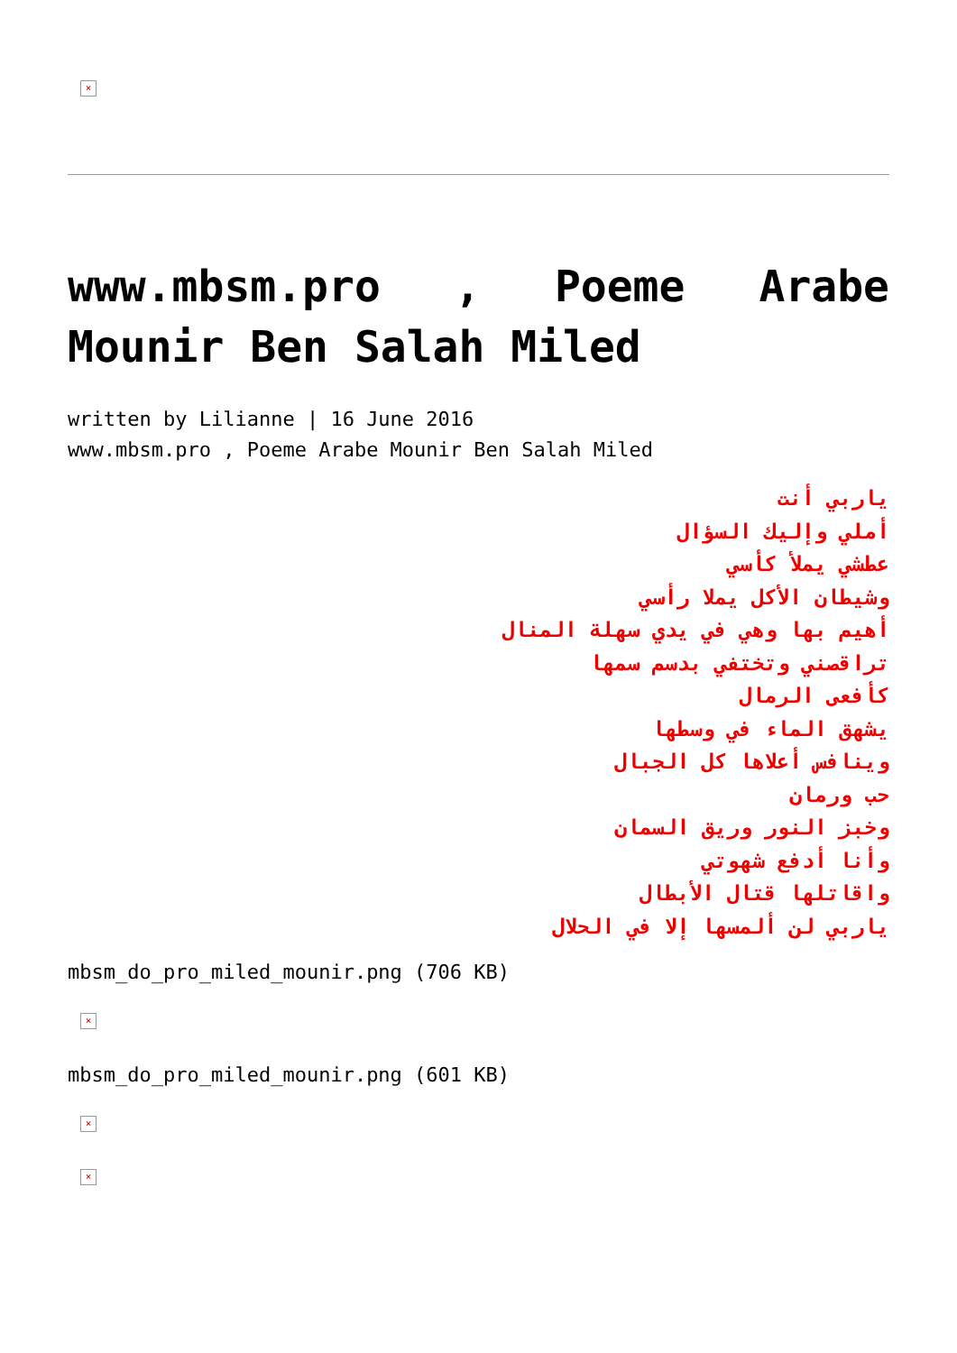×
www.mbsm.pro , Poeme Arabe Mounir Ben Salah Miled
written by Lilianne | 16 June 2016
www.mbsm.pro , Poeme Arabe Mounir Ben Salah Miled
ياربي أنت
أملي وإليك السؤال
عطشي يملأ كأسي
وشيطان الأكل يملا رأسي
أهيم بها وهي في يدي سهلة المنال
تراقصني وتختفي بدسم سمها
كأفعى الرمال
يشهق الماء في وسطها
وينافس أعلاها كل الجبال
حب ورمان
وخبز النور وريق السمان
وأنا أدفع شهوتي
واقاتلها قتال الأبطال
ياربي لن ألمسها إلا في الحلال
mbsm_do_pro_miled_mounir.png (706 KB)
×
mbsm_do_pro_miled_mounir.png (601 KB)
× ×